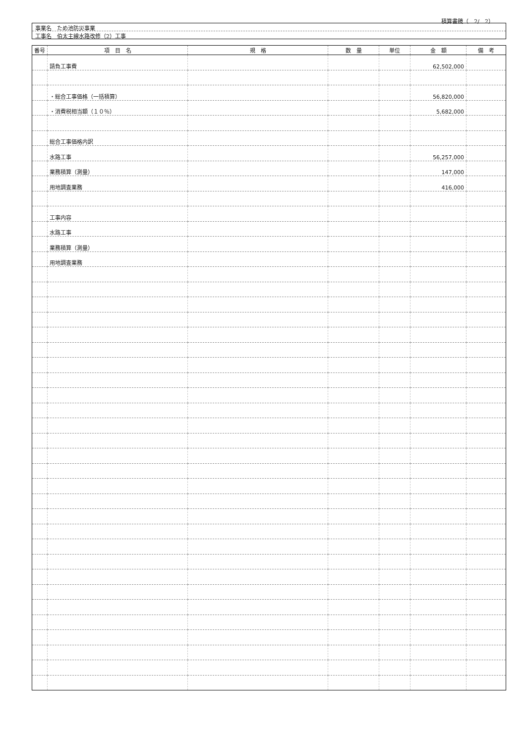積算書鏡（　2/　2）
事業名　ため池防災事業
工事名　伯太主線水路改修（2）工事
| 番号 | 項 目 名 | 規 格 | 数 量 | 単位 | 金 額 | 備 考 |
| --- | --- | --- | --- | --- | --- | --- |
| | 請負工事費 | | | | 62,502,000 | |
| | ・総合工事価格（一括積算） | | | | 56,820,000 | |
| | ・消費税相当額（１０％） | | | | 5,682,000 | |
| | 総合工事価格内訳 | | | | | |
| | 水路工事 | | | | 56,257,000 | |
| | 業務積算（測量） | | | | 147,000 | |
| | 用地調査業務 | | | | 416,000 | |
| | 工事内容 | | | | | |
| | 水路工事 | | | | | |
| | 業務積算（測量） | | | | | |
| | 用地調査業務 | | | | | |